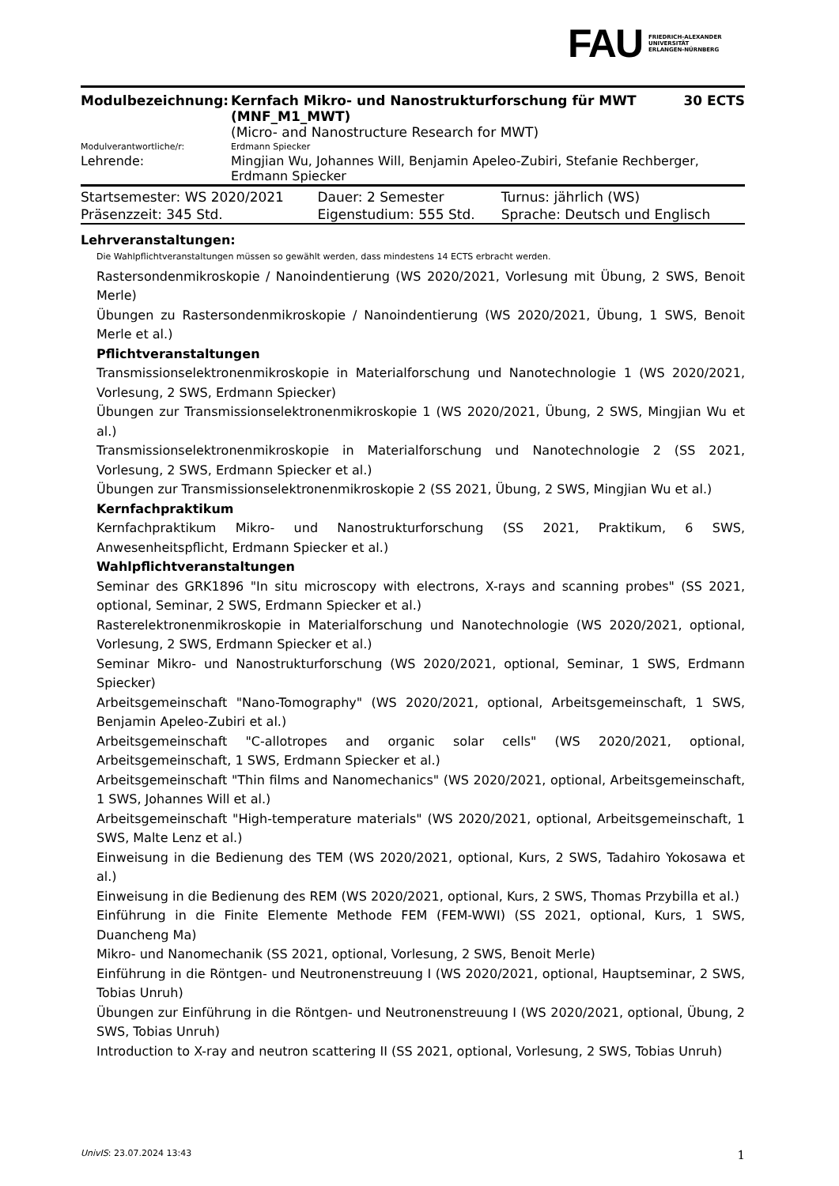FAU FRIEDRICH-ALEXANDER
UNIVERSITÄT
ERLANGEN-NÜRNBERG
| Modulbezeichnung: | Kernfach Mikro- und Nanostrukturforschung für MWT (MNF_M1_MWT) (Micro- and Nanostructure Research for MWT) | 30 ECTS |
| Modulverantwortliche/r: | Erdmann Spiecker | |
| Lehrende: | Mingjian Wu, Johannes Will, Benjamin Apeleo-Zubiri, Stefanie Rechberger, Erdmann Spiecker | |
| Startsemester: WS 2020/2021 | Dauer: 2 Semester | Turnus: jährlich (WS) |
| Präsenzzeit: 345 Std. | Eigenstudium: 555 Std. | Sprache: Deutsch und Englisch |
Lehrveranstaltungen:
Die Wahlpflichtveranstaltungen müssen so gewählt werden, dass mindestens 14 ECTS erbracht werden.
Rastersondenmikroskopie / Nanoindentierung (WS 2020/2021, Vorlesung mit Übung, 2 SWS, Benoit Merle)
Übungen zu Rastersondenmikroskopie / Nanoindentierung (WS 2020/2021, Übung, 1 SWS, Benoit Merle et al.)
Pflichtveranstaltungen
Transmissionselektronenmikroskopie in Materialforschung und Nanotechnologie 1 (WS 2020/2021, Vorlesung, 2 SWS, Erdmann Spiecker)
Übungen zur Transmissionselektronenmikroskopie 1 (WS 2020/2021, Übung, 2 SWS, Mingjian Wu et al.)
Transmissionselektronenmikroskopie in Materialforschung und Nanotechnologie 2 (SS 2021, Vorlesung, 2 SWS, Erdmann Spiecker et al.)
Übungen zur Transmissionselektronenmikroskopie 2 (SS 2021, Übung, 2 SWS, Mingjian Wu et al.)
Kernfachpraktikum
Kernfachpraktikum Mikro- und Nanostrukturforschung (SS 2021, Praktikum, 6 SWS, Anwesenheitspflicht, Erdmann Spiecker et al.)
Wahlpflichtveranstaltungen
Seminar des GRK1896 "In situ microscopy with electrons, X-rays and scanning probes" (SS 2021, optional, Seminar, 2 SWS, Erdmann Spiecker et al.)
Rasterelektronenmikroskopie in Materialforschung und Nanotechnologie (WS 2020/2021, optional, Vorlesung, 2 SWS, Erdmann Spiecker et al.)
Seminar Mikro- und Nanostrukturforschung (WS 2020/2021, optional, Seminar, 1 SWS, Erdmann Spiecker)
Arbeitsgemeinschaft "Nano-Tomography" (WS 2020/2021, optional, Arbeitsgemeinschaft, 1 SWS, Benjamin Apeleo-Zubiri et al.)
Arbeitsgemeinschaft "C-allotropes and organic solar cells" (WS 2020/2021, optional, Arbeitsgemeinschaft, 1 SWS, Erdmann Spiecker et al.)
Arbeitsgemeinschaft "Thin films and Nanomechanics" (WS 2020/2021, optional, Arbeitsgemeinschaft, 1 SWS, Johannes Will et al.)
Arbeitsgemeinschaft "High-temperature materials" (WS 2020/2021, optional, Arbeitsgemeinschaft, 1 SWS, Malte Lenz et al.)
Einweisung in die Bedienung des TEM (WS 2020/2021, optional, Kurs, 2 SWS, Tadahiro Yokosawa et al.)
Einweisung in die Bedienung des REM (WS 2020/2021, optional, Kurs, 2 SWS, Thomas Przybilla et al.)
Einführung in die Finite Elemente Methode FEM (FEM-WWI) (SS 2021, optional, Kurs, 1 SWS, Duancheng Ma)
Mikro- und Nanomechanik (SS 2021, optional, Vorlesung, 2 SWS, Benoit Merle)
Einführung in die Röntgen- und Neutronenstreuung I (WS 2020/2021, optional, Hauptseminar, 2 SWS, Tobias Unruh)
Übungen zur Einführung in die Röntgen- und Neutronenstreuung I (WS 2020/2021, optional, Übung, 2 SWS, Tobias Unruh)
Introduction to X-ray and neutron scattering II (SS 2021, optional, Vorlesung, 2 SWS, Tobias Unruh)
UnivIS: 23.07.2024 13:43 1